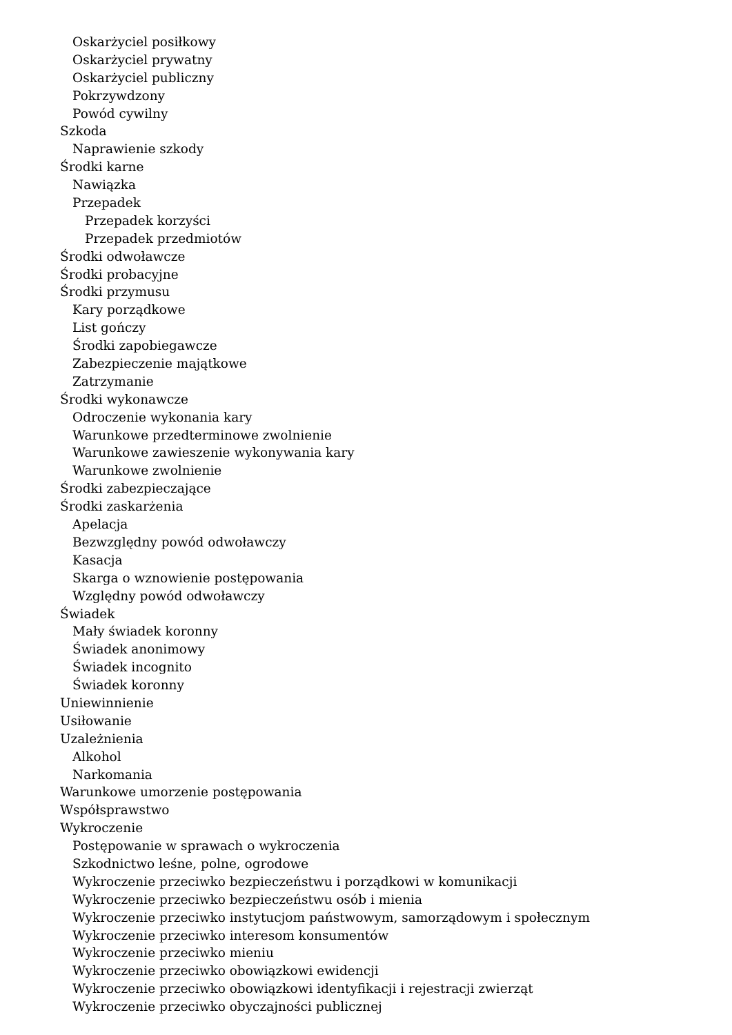Oskarżyciel posiłkowy
Oskarżyciel prywatny
Oskarżyciel publiczny
Pokrzywdzony
Powód cywilny
Szkoda
Naprawienie szkody
Środki karne
Nawiązka
Przepadek
Przepadek korzyści
Przepadek przedmiotów
Środki odwoławcze
Środki probacyjne
Środki przymusu
Kary porządkowe
List gończy
Środki zapobiegawcze
Zabezpieczenie majątkowe
Zatrzymanie
Środki wykonawcze
Odroczenie wykonania kary
Warunkowe przedterminowe zwolnienie
Warunkowe zawieszenie wykonywania kary
Warunkowe zwolnienie
Środki zabezpieczające
Środki zaskarżenia
Apelacja
Bezwzględny powód odwoławczy
Kasacja
Skarga o wznowienie postępowania
Względny powód odwoławczy
Świadek
Mały świadek koronny
Świadek anonimowy
Świadek incognito
Świadek koronny
Uniewinnienie
Usiłowanie
Uzależnienia
Alkohol
Narkomania
Warunkowe umorzenie postępowania
Współsprawstwo
Wykroczenie
Postępowanie w sprawach o wykroczenia
Szkodnictwo leśne, polne, ogrodowe
Wykroczenie przeciwko bezpieczeństwu i porządkowi w komunikacji
Wykroczenie przeciwko bezpieczeństwu osób i mienia
Wykroczenie przeciwko instytucjom państwowym, samorządowym i społecznym
Wykroczenie przeciwko interesom konsumentów
Wykroczenie przeciwko mieniu
Wykroczenie przeciwko obowiązkowi ewidencji
Wykroczenie przeciwko obowiązkowi identyfikacji i rejestracji zwierząt
Wykroczenie przeciwko obyczajności publicznej